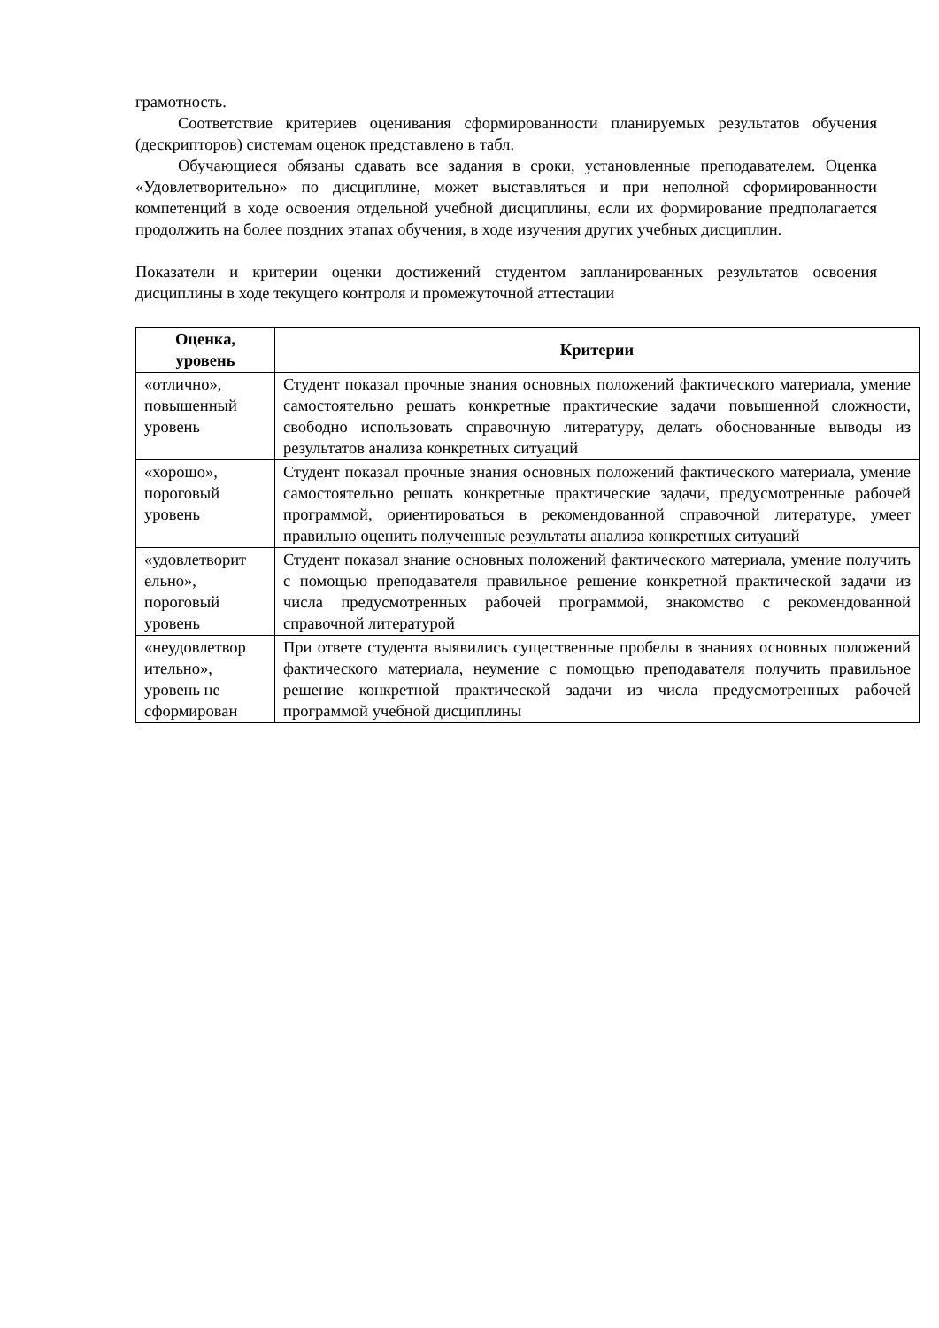грамотность.
Соответствие критериев оценивания сформированности планируемых результатов обучения (дескрипторов) системам оценок представлено в табл.
Обучающиеся обязаны сдавать все задания в сроки, установленные преподавателем. Оценка «Удовлетворительно» по дисциплине, может выставляться и при неполной сформированности компетенций в ходе освоения отдельной учебной дисциплины, если их формирование предполагается продолжить на более поздних этапах обучения, в ходе изучения других учебных дисциплин.
Показатели и критерии оценки достижений студентом запланированных результатов освоения дисциплины в ходе текущего контроля и промежуточной аттестации
| Оценка, уровень | Критерии |
| --- | --- |
| «отлично», повышенный уровень | Студент показал прочные знания основных положений фактического материала, умение самостоятельно решать конкретные практические задачи повышенной сложности, свободно использовать справочную литературу, делать обоснованные выводы из результатов анализа конкретных ситуаций |
| «хорошо», пороговый уровень | Студент показал прочные знания основных положений фактического материала, умение самостоятельно решать конкретные практические задачи, предусмотренные рабочей программой, ориентироваться в рекомендованной справочной литературе, умеет правильно оценить полученные результаты анализа конкретных ситуаций |
| «удовлетворит ельно», пороговый уровень | Студент показал знание основных положений фактического материала, умение получить с помощью преподавателя правильное решение конкретной практической задачи из числа предусмотренных рабочей программой, знакомство с рекомендованной справочной литературой |
| «неудовлетвор ительно», уровень не сформирован | При ответе студента выявились существенные пробелы в знаниях основных положений фактического материала, неумение с помощью преподавателя получить правильное решение конкретной практической задачи из числа предусмотренных рабочей программой учебной дисциплины |